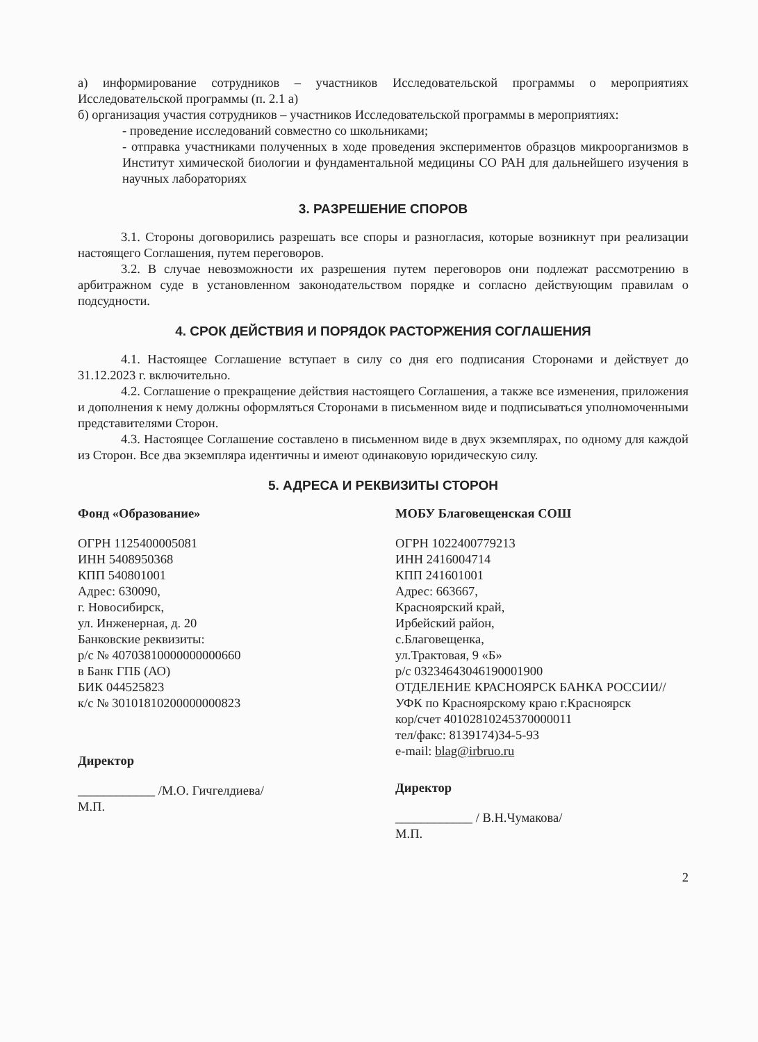а) информирование сотрудников – участников Исследовательской программы о мероприятиях Исследовательской программы (п. 2.1 а)
б) организация участия сотрудников – участников Исследовательской программы в мероприятиях:
- проведение исследований совместно со школьниками;
- отправка участниками полученных в ходе проведения экспериментов образцов микроорганизмов в Институт химической биологии и фундаментальной медицины СО РАН для дальнейшего изучения в научных лабораториях
3. РАЗРЕШЕНИЕ СПОРОВ
3.1. Стороны договорились разрешать все споры и разногласия, которые возникнут при реализации настоящего Соглашения, путем переговоров.
3.2. В случае невозможности их разрешения путем переговоров они подлежат рассмотрению в арбитражном суде в установленном законодательством порядке и согласно действующим правилам о подсудности.
4. СРОК ДЕЙСТВИЯ И ПОРЯДОК РАСТОРЖЕНИЯ СОГЛАШЕНИЯ
4.1. Настоящее Соглашение вступает в силу со дня его подписания Сторонами и действует до 31.12.2023 г. включительно.
4.2. Соглашение о прекращение действия настоящего Соглашения, а также все изменения, приложения и дополнения к нему должны оформляться Сторонами в письменном виде и подписываться уполномоченными представителями Сторон.
4.3. Настоящее Соглашение составлено в письменном виде в двух экземплярах, по одному для каждой из Сторон. Все два экземпляра идентичны и имеют одинаковую юридическую силу.
5. АДРЕСА И РЕКВИЗИТЫ СТОРОН
Фонд «Образование»
ОГРН 1125400005081
ИНН 5408950368
КПП 540801001
Адрес: 630090,
г. Новосибирск,
ул. Инженерная, д. 20
Банковские реквизиты:
р/с № 40703810000000000660
в Банк ГПБ (АО)
БИК 044525823
к/с № 30101810200000000823
Директор
____________ /М.О. Гичгелдиева/
М.П.
МОБУ Благовещенская СОШ
ОГРН 1022400779213
ИНН 2416004714
КПП 241601001
Адрес: 663667,
Красноярский край,
Ирбейский район,
с.Благовещенка,
ул.Трактовая, 9 «Б»
р/с 03234643046190001900
ОТДЕЛЕНИЕ КРАСНОЯРСК БАНКА РОССИИ//УФК по Красноярскому краю г.Красноярск
кор/счет 40102810245370000011
тел/факс: 8139174)34-5-93
e-mail: blag@irbruo.ru
Директор
____________ / В.Н.Чумакова/
М.П.
2